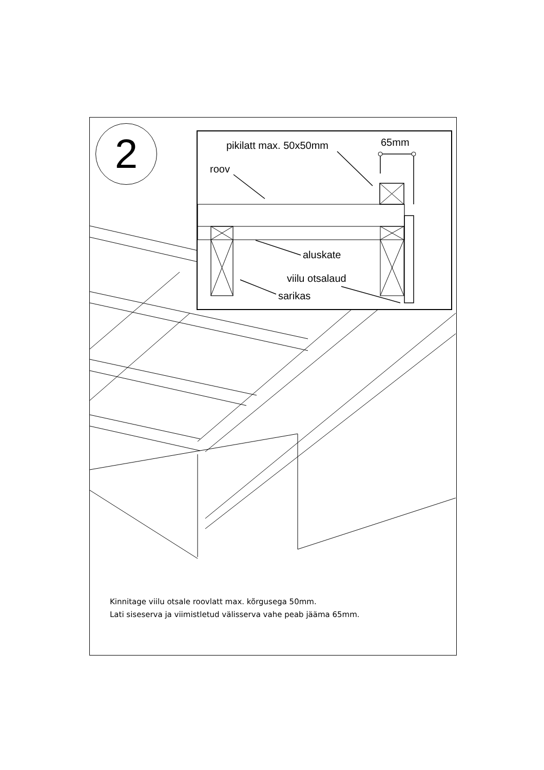2 pikilatt max. 50x50mm 65mm
roov
aluskate
viilu otsalaud
sarikas
Kinnitage viilu otsale roovlatt max. kõrgusega 50mm.
Lati siseserva ja viimistletud välisserva vahe peab jääma 65mm.